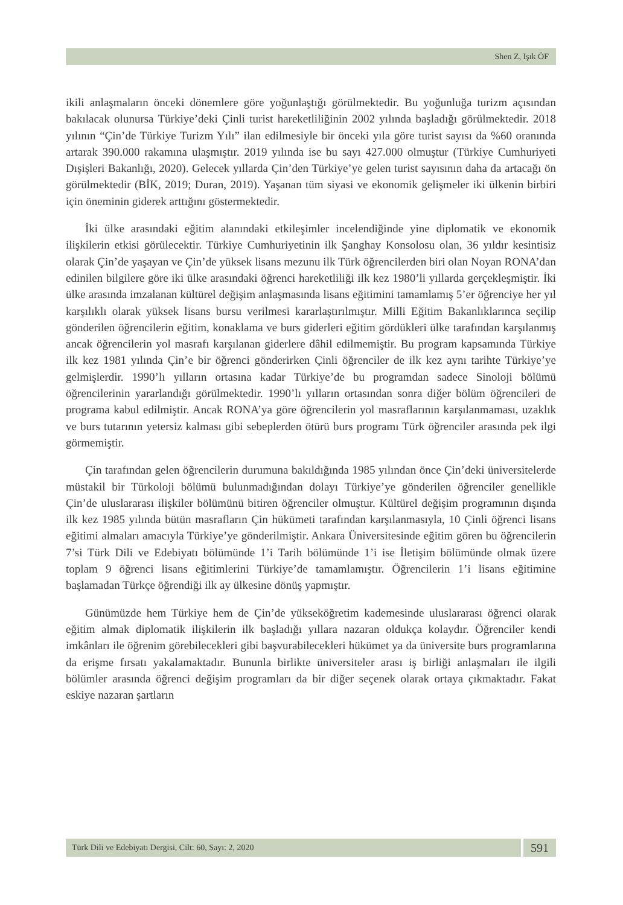Shen Z, Işık ÖF
ikili anlaşmaların önceki dönemlere göre yoğunlaştığı görülmektedir. Bu yoğunluğa turizm açısından bakılacak olunursa Türkiye’deki Çinli turist hareketliliğinin 2002 yılında başladığı görülmektedir. 2018 yılının “Çin’de Türkiye Turizm Yılı” ilan edilmesiyle bir önceki yıla göre turist sayısı da %60 oranında artarak 390.000 rakamına ulaşmıştır. 2019 yılında ise bu sayı 427.000 olmuştur (Türkiye Cumhuriyeti Dışişleri Bakanlığı, 2020). Gelecek yıllarda Çin’den Türkiye’ye gelen turist sayısının daha da artacağı ön görülmektedir (BİK, 2019; Duran, 2019). Yaşanan tüm siyasi ve ekonomik gelişmeler iki ülkenin birbiri için öneminin giderek arttığını göstermektedir.
İki ülke arasındaki eğitim alanındaki etkileşimler incelendiğinde yine diplomatik ve ekonomik ilişkilerin etkisi görülecektir. Türkiye Cumhuriyetinin ilk Şanghay Konsolosu olan, 36 yıldır kesintisiz olarak Çin’de yaşayan ve Çin’de yüksek lisans mezunu ilk Türk öğrencilerden biri olan Noyan RONA’dan edinilen bilgilere göre iki ülke arasındaki öğrenci hareketliliği ilk kez 1980’li yıllarda gerçekleşmiştir. İki ülke arasında imzalanan kültürel değişim anlaşmasında lisans eğitimini tamamlamış 5’er öğrenciye her yıl karşılıklı olarak yüksek lisans bursu verilmesi kararlaştırılmıştır. Milli Eğitim Bakanlıklarınca seçilip gönderilen öğrencilerin eğitim, konaklama ve burs giderleri eğitim gördükleri ülke tarafından karşılanmış ancak öğrencilerin yol masrafı karşılanan giderlere dâhil edilmemiştir. Bu program kapsamında Türkiye ilk kez 1981 yılında Çin’e bir öğrenci gönderirken Çinli öğrenciler de ilk kez aynı tarihte Türkiye’ye gelmişlerdir. 1990’lı yılların ortasına kadar Türkiye’de bu programdan sadece Sinoloji bölümü öğrencilerinin yararlandığı görülmektedir. 1990’lı yılların ortasından sonra diğer bölüm öğrencileri de programa kabul edilmiştir. Ancak RONA’ya göre öğrencilerin yol masraflarının karşılanmaması, uzaklık ve burs tutarının yetersiz kalması gibi sebeplerden ötürü burs programı Türk öğrenciler arasında pek ilgi görmemiştir.
Çin tarafından gelen öğrencilerin durumuna bakıldığında 1985 yılından önce Çin’deki üniversitelerde müstakil bir Türkoloji bölümü bulunmadığından dolayı Türkiye’ye gönderilen öğrenciler genellikle Çin’de uluslararası ilişkiler bölümünü bitiren öğrenciler olmuştur. Kültürel değişim programının dışında ilk kez 1985 yılında bütün masrafların Çin hükümeti tarafından karşılanmasıyla, 10 Çinli öğrenci lisans eğitimi almaları amacıyla Türkiye’ye gönderilmiştir. Ankara Üniversitesinde eğitim gören bu öğrencilerin 7’si Türk Dili ve Edebiyatı bölümünde 1’i Tarih bölümünde 1’i ise İletişim bölümünde olmak üzere toplam 9 öğrenci lisans eğitimlerini Türkiye’de tamamlamıştır. Öğrencilerin 1’i lisans eğitimine başlamadan Türkçe öğrendiği ilk ay ülkesine dönüş yapmıştır.
Günümüzde hem Türkiye hem de Çin’de yükseköğretim kademesinde uluslararası öğrenci olarak eğitim almak diplomatik ilişkilerin ilk başladığı yıllara nazaran oldukça kolaydır. Öğrenciler kendi imkânları ile öğrenim görebilecekleri gibi başvurabilecekleri hükümet ya da üniversite burs programlarına da erişme fırsatı yakalamaktadır. Bununla birlikte üniversiteler arası iş birliği anlaşmaları ile ilgili bölümler arasında öğrenci değişim programları da bir diğer seçenek olarak ortaya çıkmaktadır. Fakat eskiye nazaran şartların
Türk Dili ve Edebiyatı Dergisi, Cilt: 60, Sayı: 2, 2020
591